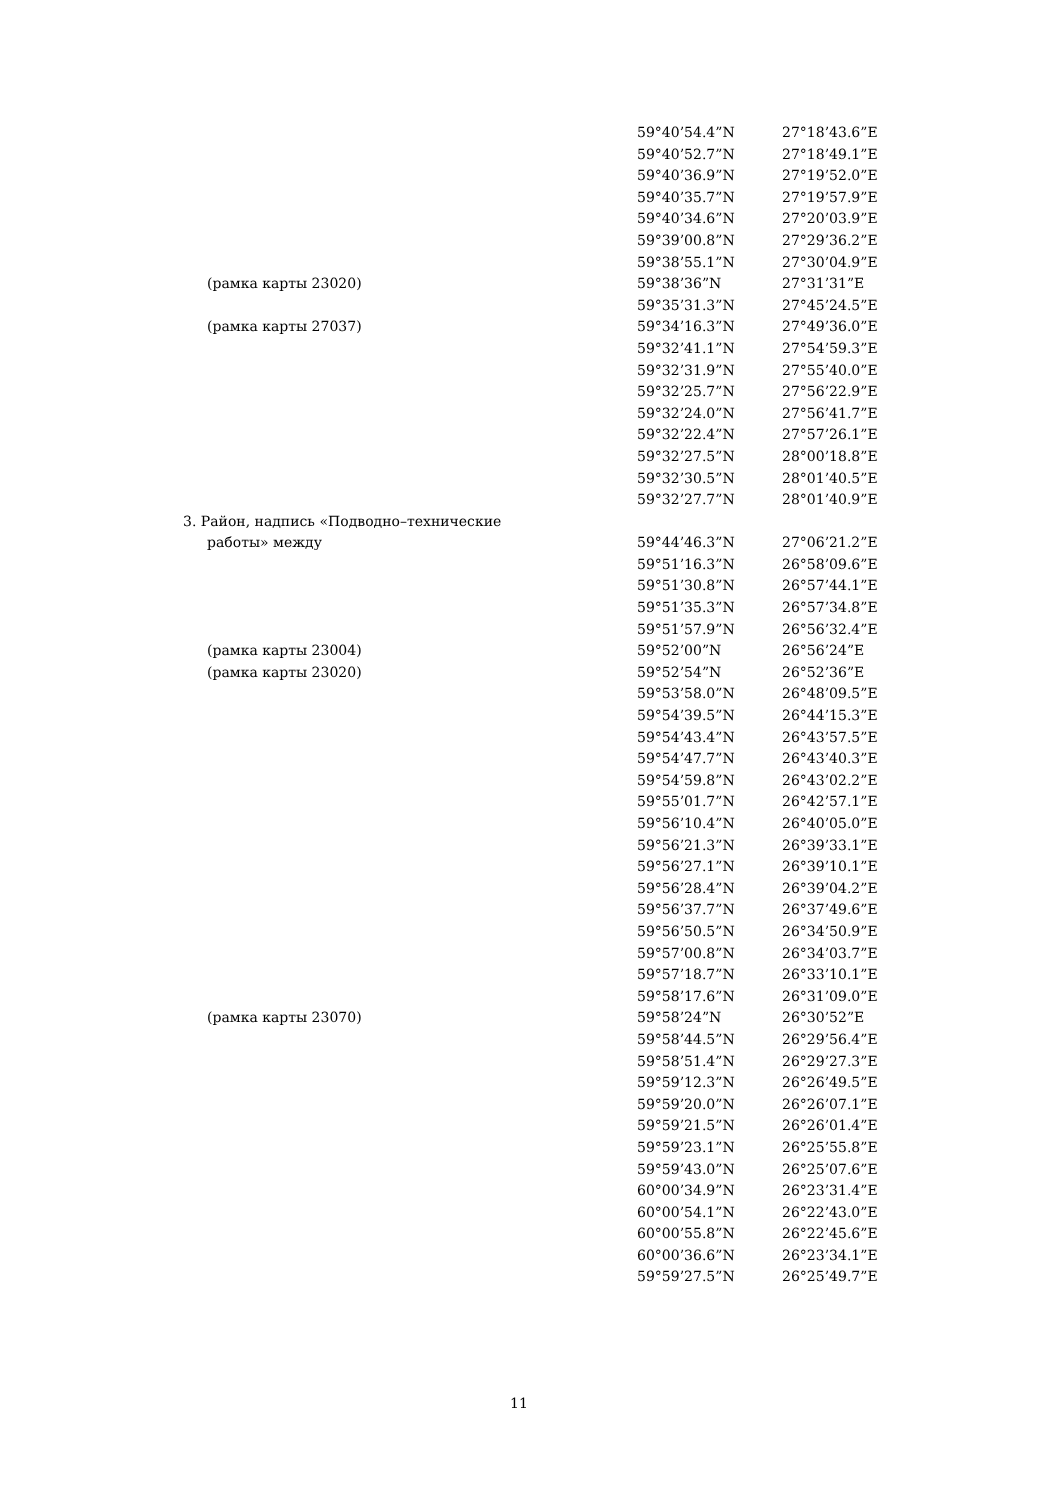| | 59°40’54.4”N | 27°18’43.6”E |
| | 59°40’52.7”N | 27°18’49.1”E |
| | 59°40’36.9”N | 27°19’52.0”E |
| | 59°40’35.7”N | 27°19’57.9”E |
| | 59°40’34.6”N | 27°20’03.9”E |
| | 59°39’00.8”N | 27°29’36.2”E |
| | 59°38’55.1”N | 27°30’04.9”E |
| (рамка карты 23020) | 59°38’36”N | 27°31’31”E |
| | 59°35’31.3”N | 27°45’24.5”E |
| (рамка карты 27037) | 59°34’16.3”N | 27°49’36.0”E |
| | 59°32’41.1”N | 27°54’59.3”E |
| | 59°32’31.9”N | 27°55’40.0”E |
| | 59°32’25.7”N | 27°56’22.9”E |
| | 59°32’24.0”N | 27°56’41.7”E |
| | 59°32’22.4”N | 27°57’26.1”E |
| | 59°32’27.5”N | 28°00’18.8”E |
| | 59°32’30.5”N | 28°01’40.5”E |
| | 59°32’27.7”N | 28°01’40.9”E |
| 3. Район, надпись «Подводно–технические | | |
| работы» между | 59°44’46.3”N | 27°06’21.2”E |
| | 59°51’16.3”N | 26°58’09.6”E |
| | 59°51’30.8”N | 26°57’44.1”E |
| | 59°51’35.3”N | 26°57’34.8”E |
| | 59°51’57.9”N | 26°56’32.4”E |
| (рамка карты 23004) | 59°52’00”N | 26°56’24”E |
| (рамка карты 23020) | 59°52’54”N | 26°52’36”E |
| | 59°53’58.0”N | 26°48’09.5”E |
| | 59°54’39.5”N | 26°44’15.3”E |
| | 59°54’43.4”N | 26°43’57.5”E |
| | 59°54’47.7”N | 26°43’40.3”E |
| | 59°54’59.8”N | 26°43’02.2”E |
| | 59°55’01.7”N | 26°42’57.1”E |
| | 59°56’10.4”N | 26°40’05.0”E |
| | 59°56’21.3”N | 26°39’33.1”E |
| | 59°56’27.1”N | 26°39’10.1”E |
| | 59°56’28.4”N | 26°39’04.2”E |
| | 59°56’37.7”N | 26°37’49.6”E |
| | 59°56’50.5”N | 26°34’50.9”E |
| | 59°57’00.8”N | 26°34’03.7”E |
| | 59°57’18.7”N | 26°33’10.1”E |
| | 59°58’17.6”N | 26°31’09.0”E |
| (рамка карты 23070) | 59°58’24”N | 26°30’52”E |
| | 59°58’44.5”N | 26°29’56.4”E |
| | 59°58’51.4”N | 26°29’27.3”E |
| | 59°59’12.3”N | 26°26’49.5”E |
| | 59°59’20.0”N | 26°26’07.1”E |
| | 59°59’21.5”N | 26°26’01.4”E |
| | 59°59’23.1”N | 26°25’55.8”E |
| | 59°59’43.0”N | 26°25’07.6”E |
| | 60°00’34.9”N | 26°23’31.4”E |
| | 60°00’54.1”N | 26°22’43.0”E |
| | 60°00’55.8”N | 26°22’45.6”E |
| | 60°00’36.6”N | 26°23’34.1”E |
| | 59°59’27.5”N | 26°25’49.7”E |
11